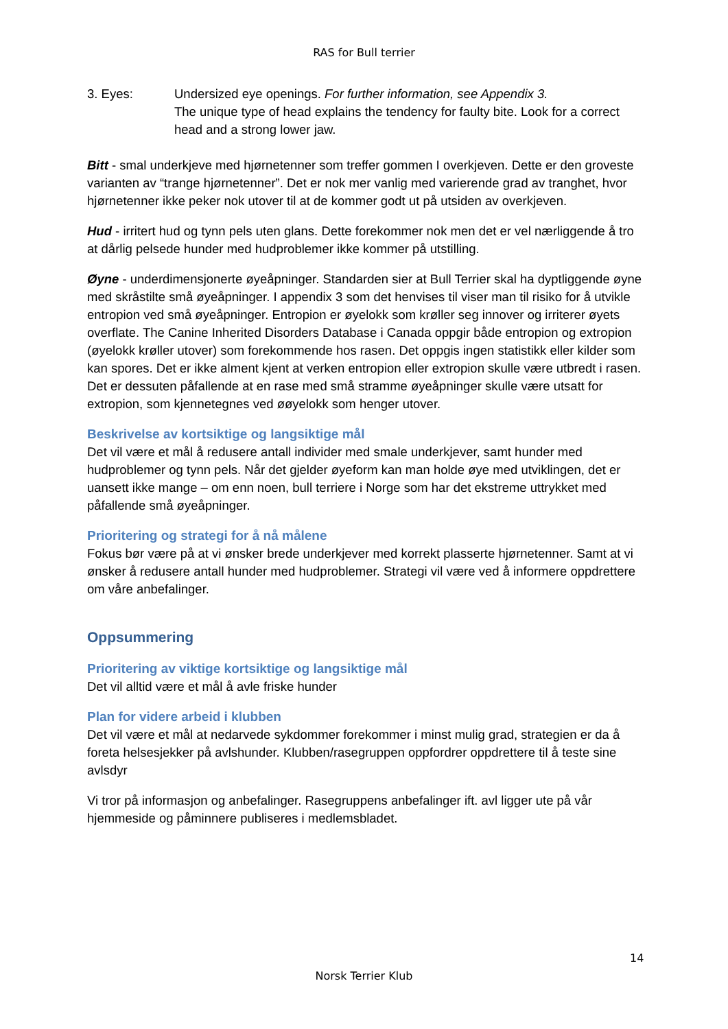RAS for Bull terrier
3. Eyes: Undersized eye openings. For further information, see Appendix 3.
The unique type of head explains the tendency for faulty bite. Look for a correct head and a strong lower jaw.
Bitt - smal underkjeve med hjørnetenner som treffer gommen I overkjeven. Dette er den groveste varianten av “trange hjørnetenner”. Det er nok mer vanlig med varierende grad av tranghet, hvor hjørnetenner ikke peker nok utover til at de kommer godt ut på utsiden av overkjeven.
Hud - irritert hud og tynn pels uten glans. Dette forekommer nok men det er vel nærliggende å tro at dårlig pelsede hunder med hudproblemer ikke kommer på utstilling.
Øyne - underdimensjonerte øyeåpninger. Standarden sier at Bull Terrier skal ha dyptliggende øyne med skråstilte små øyeåpninger. I appendix 3 som det henvises til viser man til risiko for å utvikle entropion ved små øyeåpninger. Entropion er øyelokk som krøller seg innover og irriterer øyets overflate. The Canine Inherited Disorders Database i Canada oppgir både entropion og extropion (øyelokk krøller utover) som forekommende hos rasen. Det oppgis ingen statistikk eller kilder som kan spores. Det er ikke alment kjent at verken entropion eller extropion skulle være utbredt i rasen. Det er dessuten påfallende at en rase med små stramme øyeåpninger skulle være utsatt for extropion, som kjennetegnes ved øøyelokk som henger utover.
Beskrivelse av kortsiktige og langsiktige mål
Det vil være et mål å redusere antall individer med smale underkjever, samt hunder med hudproblemer og tynn pels. Når det gjelder øyeform kan man holde øye med utviklingen, det er uansett ikke mange – om enn noen, bull terriere i Norge som har det ekstreme uttrykket med påfallende små øyeåpninger.
Prioritering og strategi for å nå målene
Fokus bør være på at vi ønsker brede underkjever med korrekt plasserte hjørnetenner. Samt at vi ønsker å redusere antall hunder med hudproblemer. Strategi vil være ved å informere oppdrettere om våre anbefalinger.
Oppsummering
Prioritering av viktige kortsiktige og langsiktige mål
Det vil alltid være et mål å avle friske hunder
Plan for videre arbeid i klubben
Det vil være et mål at nedarvede sykdommer forekommer i minst mulig grad, strategien er da å foreta helsesjekker på avlshunder. Klubben/rasegruppen oppfordrer oppdrettere til å teste sine avlsdyr
Vi tror på informasjon og anbefalinger. Rasegruppens anbefalinger ift. avl ligger ute på vår hjemmeside og påminnere publiseres i medlemsbladet.
14
Norsk Terrier Klub